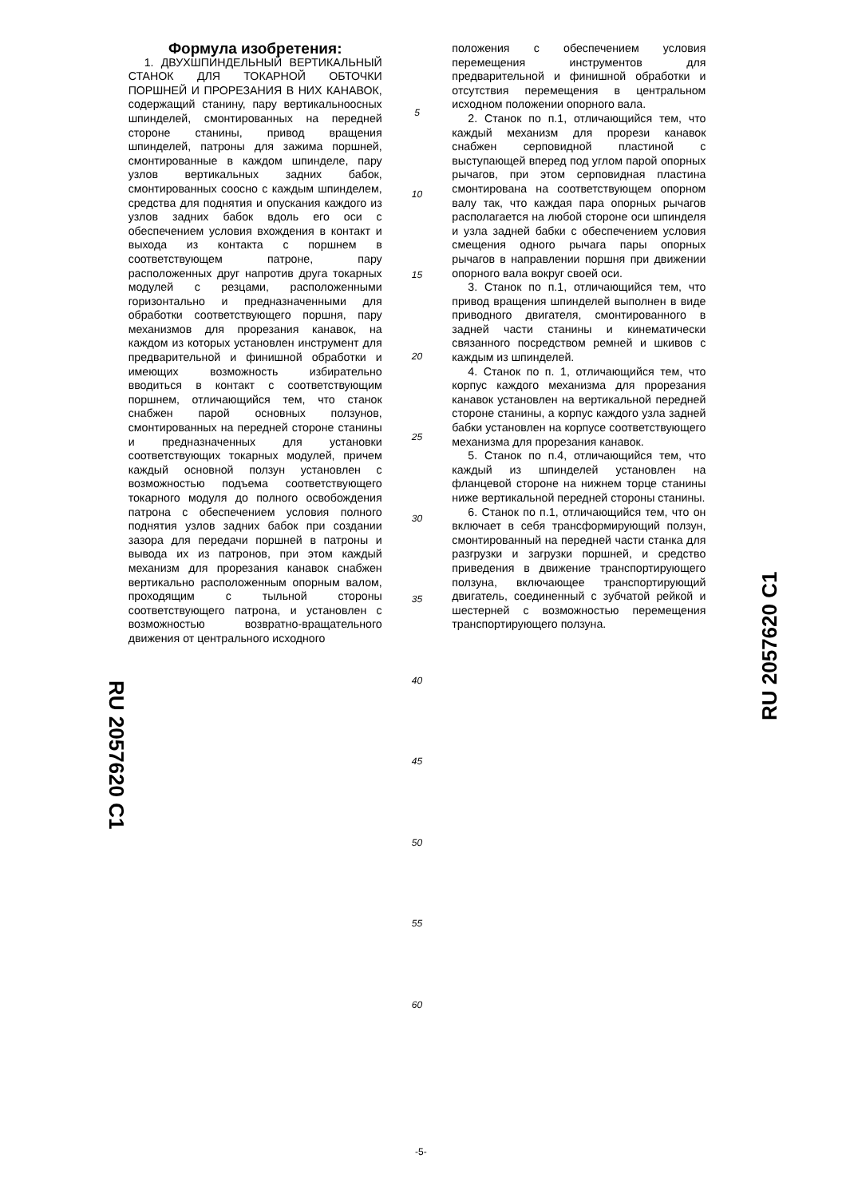RU 2057620 C1
Формула изобретения:
1. ДВУХШПИНДЕЛЬНЫЙ ВЕРТИКАЛЬНЫЙ СТАНОК ДЛЯ ТОКАРНОЙ ОБТОЧКИ ПОРШНЕЙ И ПРОРЕЗАНИЯ В НИХ КАНАВОК, содержащий станину, пару вертикальноосных шпинделей, смонтированных на передней стороне станины, привод вращения шпинделей, патроны для зажима поршней, смонтированные в каждом шпинделе, пару узлов вертикальных задних бабок, смонтированных соосно с каждым шпинделем, средства для поднятия и опускания каждого из узлов задних бабок вдоль его оси с обеспечением условия вхождения в контакт и выхода из контакта с поршнем в соответствующем патроне, пару расположенных друг напротив друга токарных модулей с резцами, расположенными горизонтально и предназначенными для обработки соответствующего поршня, пару механизмов для прорезания канавок, на каждом из которых установлен инструмент для предварительной и финишной обработки и имеющих возможность избирательно вводиться в контакт с соответствующим поршнем, отличающийся тем, что станок снабжен парой основных ползунов, смонтированных на передней стороне станины и предназначенных для установки соответствующих токарных модулей, причем каждый основной ползун установлен с возможностью подъема соответствующего токарного модуля до полного освобождения патрона с обеспечением условия полного поднятия узлов задних бабок при создании зазора для передачи поршней в патроны и вывода их из патронов, при этом каждый механизм для прорезания канавок снабжен вертикально расположенным опорным валом, проходящим с тыльной стороны соответствующего патрона, и установлен с возможностью возвратно-вращательного движения от центрального исходного
5
10
15
20
25
30
35
40
45
50
55
60
положения с обеспечением условия перемещения инструментов для предварительной и финишной обработки и отсутствия перемещения в центральном исходном положении опорного вала.
2. Станок по п.1, отличающийся тем, что каждый механизм для прорези канавок снабжен серповидной пластиной с выступающей вперед под углом парой опорных рычагов, при этом серповидная пластина смонтирована на соответствующем опорном валу так, что каждая пара опорных рычагов располагается на любой стороне оси шпинделя и узла задней бабки с обеспечением условия смещения одного рычага пары опорных рычагов в направлении поршня при движении опорного вала вокруг своей оси.
3. Станок по п.1, отличающийся тем, что привод вращения шпинделей выполнен в виде приводного двигателя, смонтированного в задней части станины и кинематически связанного посредством ремней и шкивов с каждым из шпинделей.
4. Станок по п. 1, отличающийся тем, что корпус каждого механизма для прорезания канавок установлен на вертикальной передней стороне станины, а корпус каждого узла задней бабки установлен на корпусе соответствующего механизма для прорезания канавок.
5. Станок по п.4, отличающийся тем, что каждый из шпинделей установлен на фланцевой стороне на нижнем торце станины ниже вертикальной передней стороны станины.
6. Станок по п.1, отличающийся тем, что он включает в себя трансформирующий ползун, смонтированный на передней части станка для разгрузки и загрузки поршней, и средство приведения в движение транспортирующего ползуна, включающее транспортирующий двигатель, соединенный с зубчатой рейкой и шестерней с возможностью перемещения транспортирующего ползуна.
RU 2057620 C1
-5-